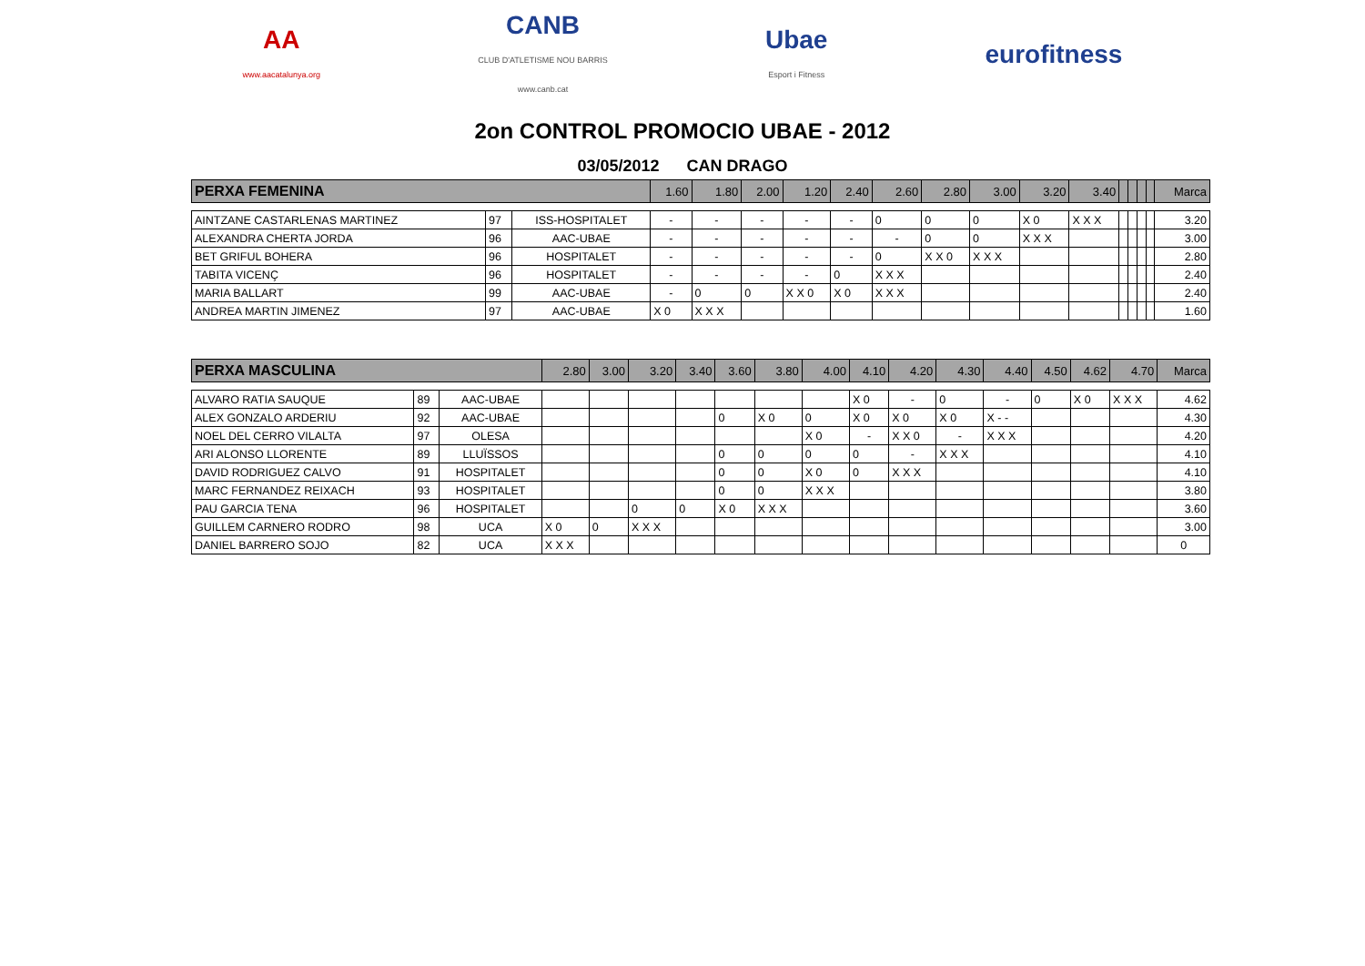AA
www.aacatalunya.org
CANB
CLUB D'ATLETISME NOU BARRIS
www.canb.cat
Ubae
Esport i Fitness
eurofitness
2on CONTROL PROMOCIO UBAE - 2012
03/05/2012 CAN DRAGO
| PERXA FEMENINA | | | 1.60 | 1.80 | 2.00 | 1.20 | 2.40 | 2.60 | 2.80 | 3.00 | 3.20 | 3.40 | | | | | Marca |
| --- | --- | --- | --- | --- | --- | --- | --- | --- | --- | --- | --- | --- | --- | --- | --- | --- | --- |
| AINTZANE CASTARLENAS MARTINEZ | 97 | ISS-HOSPITALET | - | - | - | - | - | 0 | 0 | 0 | X 0 | X X X | | | | | 3.20 |
| ALEXANDRA CHERTA JORDA | 96 | AAC-UBAE | - | - | - | - | - | - | 0 | 0 | X X X | | | | | | 3.00 |
| BET GRIFUL BOHERA | 96 | HOSPITALET | - | - | - | - | - | 0 | X X 0 | X X X | | | | | | | 2.80 |
| TABITA VICENÇ | 96 | HOSPITALET | - | - | - | - | 0 | X X X | | | | | | | | | 2.40 |
| MARIA BALLART | 99 | AAC-UBAE | - | 0 | 0 | X X 0 | X 0 | X X X | | | | | | | | | 2.40 |
| ANDREA MARTIN JIMENEZ | 97 | AAC-UBAE | X 0 | X X X | | | | | | | | | | | | | 1.60 |
| PERXA MASCULINA | | | 2.80 | 3.00 | 3.20 | 3.40 | 3.60 | 3.80 | 4.00 | 4.10 | 4.20 | 4.30 | 4.40 | 4.50 | 4.62 | 4.70 | Marca |
| --- | --- | --- | --- | --- | --- | --- | --- | --- | --- | --- | --- | --- | --- | --- | --- | --- | --- |
| ALVARO RATIA SAUQUE | 89 | AAC-UBAE | | | | | | | | X 0 | - | 0 | - | 0 | X 0 | X X X | 4.62 |
| ALEX GONZALO ARDERIU | 92 | AAC-UBAE | | | | | 0 | X 0 | 0 | X 0 | X 0 | X 0 | X - - | | | | 4.30 |
| NOEL DEL CERRO VILALTA | 97 | OLESA | | | | | | | X 0 | - | X X 0 | - | X X X | | | | 4.20 |
| ARI ALONSO LLORENTE | 89 | LLUÏSSOS | | | | | 0 | 0 | 0 | 0 | - | X X X | | | | | 4.10 |
| DAVID RODRIGUEZ CALVO | 91 | HOSPITALET | | | | | 0 | 0 | X 0 | 0 | X X X | | | | | | 4.10 |
| MARC FERNANDEZ REIXACH | 93 | HOSPITALET | | | | | 0 | 0 | X X X | | | | | | | | 3.80 |
| PAU GARCIA TENA | 96 | HOSPITALET | | | 0 | 0 | X 0 | X X X | | | | | | | | | 3.60 |
| GUILLEM CARNERO RODRO | 98 | UCA | X 0 | 0 | X X X | | | | | | | | | | | | 3.00 |
| DANIEL BARRERO SOJO | 82 | UCA | X X X | | | | | | | | | | | | | | 0 |